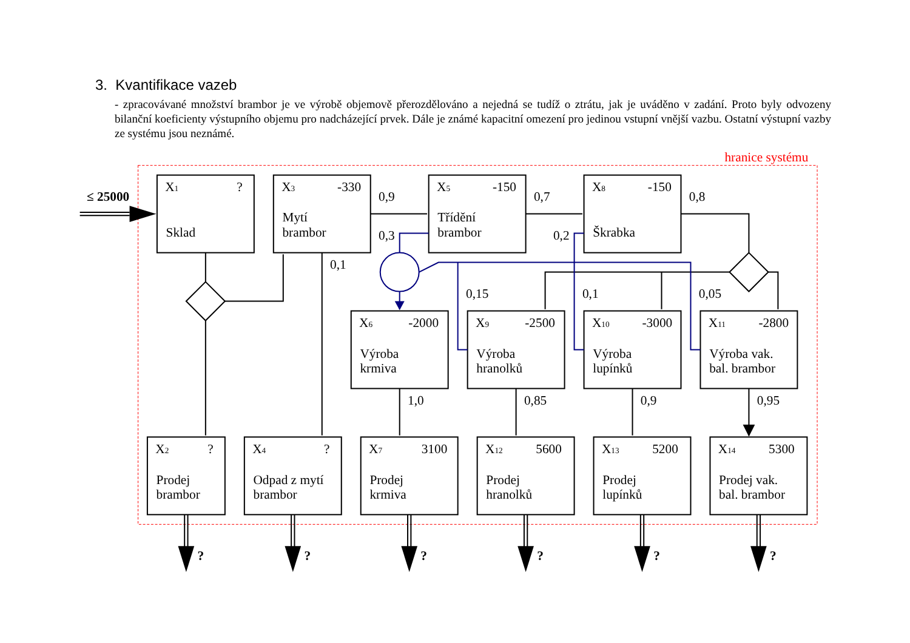3. Kvantifikace vazeb
- zpracovávané množství brambor je ve výrobě objemově přerozdělováno a nejedná se tudíž o ztrátu, jak je uváděno v zadání. Proto byly odvozeny bilanční koeficienty výstupního objemu pro nadcházející prvek. Dále je známé kapacitní omezení pro jedinou vstupní vnější vazbu. Ostatní výstupní vazby ze systému jsou neznámé.
hranice systému
≤ 25000
X1
?
Sklad
X3
-330
Mytí
brambor
0,9
X5
-150
Třídění
brambor
0,7
X8
-150
Škrabka
0,8
0,3
0,2
0,1
0,15
0,1
0,05
X6
-2000
Výroba
krmiva
X9
-2500
Výroba
hranolků
X10
-3000
Výroba
lupínků
X11
-2800
Výroba vak.
bal. brambor
1,0
0,85
0,9
0,95
X2
?
Prodej
brambor
X4
?
Odpad z mytí
brambor
X7
3100
Prodej
krmiva
X12
5600
Prodej
hranolků
X13
5200
Prodej
lupínků
X14
5300
Prodej vak.
bal. brambor
?
?
?
?
?
?